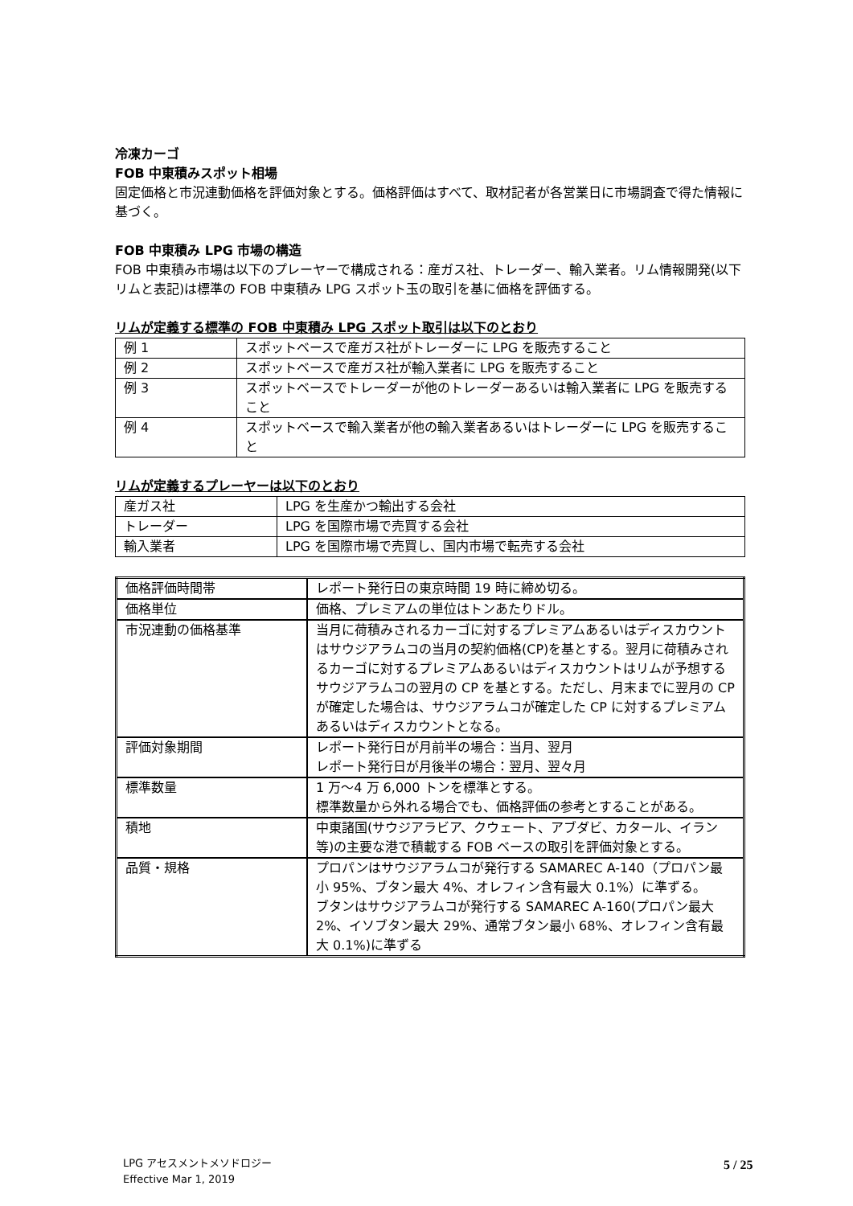冷凍カーゴ
FOB 中東積みスポット相場
固定価格と市況連動価格を評価対象とする。価格評価はすべて、取材記者が各営業日に市場調査で得た情報に基づく。
FOB 中東積み LPG 市場の構造
FOB 中東積み市場は以下のプレーヤーで構成される：産ガス社、トレーダー、輸入業者。リム情報開発(以下リムと表記)は標準の FOB 中東積み LPG スポット玉の取引を基に価格を評価する。
リムが定義する標準の FOB 中東積み LPG スポット取引は以下のとおり
| 例 1 | スポットベースで産ガス社がトレーダーに LPG を販売すること |
| 例 2 | スポットベースで産ガス社が輸入業者に LPG を販売すること |
| 例 3 | スポットベースでトレーダーが他のトレーダーあるいは輸入業者に LPG を販売すること |
| 例 4 | スポットベースで輸入業者が他の輸入業者あるいはトレーダーに LPG を販売すること |
リムが定義するプレーヤーは以下のとおり
| 産ガス社 | LPG を生産かつ輸出する会社 |
| トレーダー | LPG を国際市場で売買する会社 |
| 輸入業者 | LPG を国際市場で売買し、国内市場で転売する会社 |
| 価格評価時間帯 | レポート発行日の東京時間 19 時に締め切る。 |
| 価格単位 | 価格、プレミアムの単位はトンあたりドル。 |
| 市況連動の価格基準 | 当月に荷積みされるカーゴに対するプレミアムあるいはディスカウントはサウジアラムコの当月の契約価格(CP)を基とする。翌月に荷積みされるカーゴに対するプレミアムあるいはディスカウントはリムが予想するサウジアラムコの翌月の CP を基とする。ただし、月末までに翌月の CP が確定した場合は、サウジアラムコが確定した CP に対するプレミアムあるいはディスカウントとなる。 |
| 評価対象期間 | レポート発行日が月前半の場合：当月、翌月 レポート発行日が月後半の場合：翌月、翌々月 |
| 標準数量 | 1 万～4 万 6,000 トンを標準とする。 標準数量から外れる場合でも、価格評価の参考とすることがある。 |
| 積地 | 中東諸国(サウジアラビア、クウェート、アブダビ、カタール、イラン等)の主要な港で積載する FOB ベースの取引を評価対象とする。 |
| 品質・規格 | プロパンはサウジアラムコが発行する SAMAREC A-140（プロパン最小 95%、ブタン最大 4%、オレフィン含有最大 0.1%）に準ずる。 ブタンはサウジアラムコが発行する SAMAREC A-160(プロパン最大 2%、イソブタン最大 29%、通常ブタン最小 68%、オレフィン含有最大 0.1%)に準ずる |
LPG アセスメントメソドロジー
Effective Mar 1, 2019
5 / 25